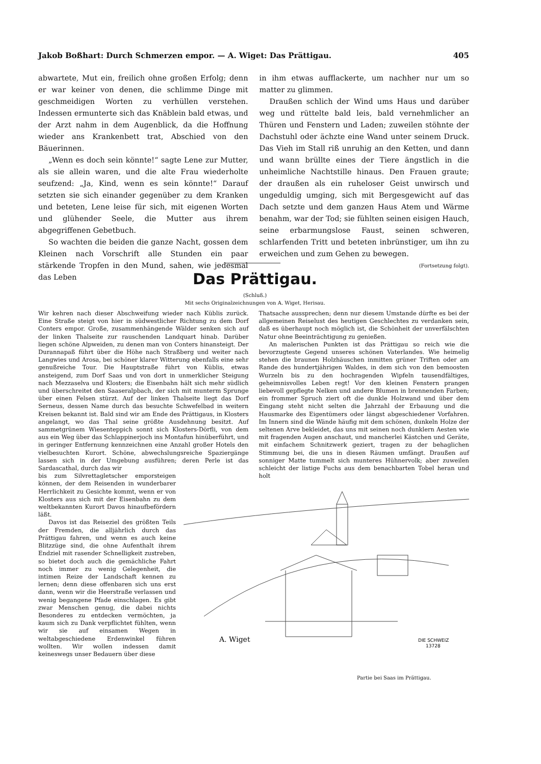Jakob Boßhart: Durch Schmerzen empor. — A. Wiget: Das Prättigau. 405
abwartete, Mut ein, freilich ohne großen Erfolg; denn er war keiner von denen, die schlimme Dinge mit geschmeidigen Worten zu verhüllen verstehen. Indessen ermunterte sich das Knäblein bald etwas, und der Arzt nahm in dem Augenblick, da die Hoffnung wieder ans Krankenbett trat, Abschied von den Bäuerinnen.
„Wenn es doch sein könnte!“ sagte Lene zur Mutter, als sie allein waren, und die alte Frau wiederholte seufzend: „Ja, Kind, wenn es sein könnte!“ Darauf setzten sie sich einander gegenüber zu dem Kranken und beteten, Lene leise für sich, mit eigenen Worten und glühender Seele, die Mutter aus ihrem abgegriffenen Gebetbuch.
So wachten die beiden die ganze Nacht, gossen dem Kleinen nach Vorschrift alle Stunden ein paar stärkende Tropfen in den Mund, sahen, wie jedesmal das Leben
in ihm etwas aufflackerte, um nachher nur um so matter zu glimmen.
Draußen schlich der Wind ums Haus und darüber weg und rüttelte bald leis, bald vernehmlicher an Thüren und Fenstern und Laden; zuweilen stöhnte der Dachstuhl oder ächzte eine Wand unter seinem Druck. Das Vieh im Stall riß unruhig an den Ketten, und dann und wann brüllte eines der Tiere ängstlich in die unheimliche Nachtstille hinaus. Den Frauen graute; der draußen als ein ruheloser Geist unwirsch und ungeduldig umging, sich mit Bergesgewicht auf das Dach setzte und dem ganzen Haus Atem und Wärme benahm, war der Tod; sie fühlten seinen eisigen Hauch, seine erbarmungslose Faust, seinen schweren, schlarfenden Tritt und beteten inbrünstiger, um ihn zu erweichen und zum Gehen zu bewegen.
(Fortsetzung folgt).
Das Prättigau.
(Schluß.)
Mit sechs Originalzeichnungen von A. Wiget, Herisau.
Wir kehren nach dieser Abschweifung wieder nach Küblis zurück. Eine Straße steigt von hier in südwestlicher Richtung zu dem Dorf Conters empor. Große, zusammenhängende Wälder senken sich auf der linken Thalseite zur rauschenden Landquart hinab. Darüber liegen schöne Alpweiden, zu denen man von Conters hinansteigt. Der Durannapaß führt über die Höhe nach Straßberg und weiter nach Langwies und Arosa, bei schöner klarer Witterung ebenfalls eine sehr genußreiche Tour. Die Hauptstraße führt von Küblis, etwas ansteigend, zum Dorf Saas und von dort in unmerklicher Steigung nach Mezzaselva und Klosters; die Eisenbahn hält sich mehr südlich und überschreitet den Saaseralpbach, der sich mit munterm Sprunge über einen Felsen stürzt. Auf der linken Thalseite liegt das Dorf Serneus, dessen Name durch das besuchte Schwefelbad in weitern Kreisen bekannt ist. Bald sind wir am Ende des Prättigaus, in Klosters angelangt, wo das Thal seine größte Ausdehnung besitzt. Auf sammetgrünem Wiesenteppich sonnt sich Klosters-Dörfli, von dem aus ein Weg über das Schlappinerjoch ins Montafun hinüberführt, und in geringer Entfernung kennzeichnen eine Anzahl großer Hotels den vielbesuchten Kurort. Schöne, abwechslungsreiche Spaziergänge lassen sich in der Umgebung ausführen; deren Perle ist das Sardascathal, durch das wir
bis zum Silvrettagletscher emporsteigen können, der dem Reisenden in wunderbarer Herrlichkeit zu Gesichte kommt, wenn er von Klosters aus sich mit der Eisenbahn zu dem weltbekannten Kurort Davos hinaufbefördern läßt.
Davos ist das Reiseziel des größten Teils der Fremden, die alljährlich durch das Prättigau fahren, und wenn es auch keine Blitzzüge sind, die ohne Aufenthalt ihrem Endziel mit rasender Schnelligkeit zustreben, so bietet doch auch die gemächliche Fahrt noch immer zu wenig Gelegenheit, die intimen Reize der Landschaft kennen zu lernen; denn diese offenbaren sich uns erst dann, wenn wir die Heerstraße verlassen und wenig begangene Pfade einschlagen. Es gibt zwar Menschen genug, die dabei nichts Besonderes zu entdecken vermöchten, ja kaum sich zu Dank verpflichtet fühlten, wenn wir sie auf einsamen Wegen in weltabgeschiedene Erdenwinkel führen wollten. Wir wollen indessen damit keineswegs unser Bedauern über diese
Thatsache aussprechen; denn nur diesem Umstande dürfte es bei der allgemeinen Reiselust des heutigen Geschlechtes zu verdanken sein, daß es überhaupt noch möglich ist, die Schönheit der unverfälschten Natur ohne Beeinträchtigung zu genießen.
An malerischen Punkten ist das Prättigau so reich wie die bevorzugteste Gegend unseres schönen Vaterlandes. Wie heimelig stehen die braunen Holzhäuschen inmitten grüner Triften oder am Rande des hundertjährigen Waldes, in dem sich von den bemoosten Wurzeln bis zu den hochragenden Wipfeln tausendfältiges, geheimnisvolles Leben regt! Vor den kleinen Fenstern prangen liebevoll gepflegte Nelken und andere Blumen in brennenden Farben; ein frommer Spruch ziert oft die dunkle Holzwand und über dem Eingang steht nicht selten die Jahrzahl der Erbauung und die Hausmarke des Eigentümers oder längst abgeschiedener Vorfahren. Im Innern sind die Wände häufig mit dem schönen, dunkeln Holze der seltenen Arve bekleidet, das uns mit seinen noch dunklern Aesten wie mit fragenden Augen anschaut, und mancherlei Kästchen und Geräte, mit einfachem Schnitzwerk geziert, tragen zu der behaglichen Stimmung bei, die uns in diesen Räumen umfängt. Draußen auf sonniger Matte tummelt sich munteres Hühnervolk; aber zuweilen schleicht der listige Fuchs aus dem benachbarten Tobel heran und holt
A. Wiget
DIE SCHWEIZ
13728
Partie bei Saas im Prättigau.